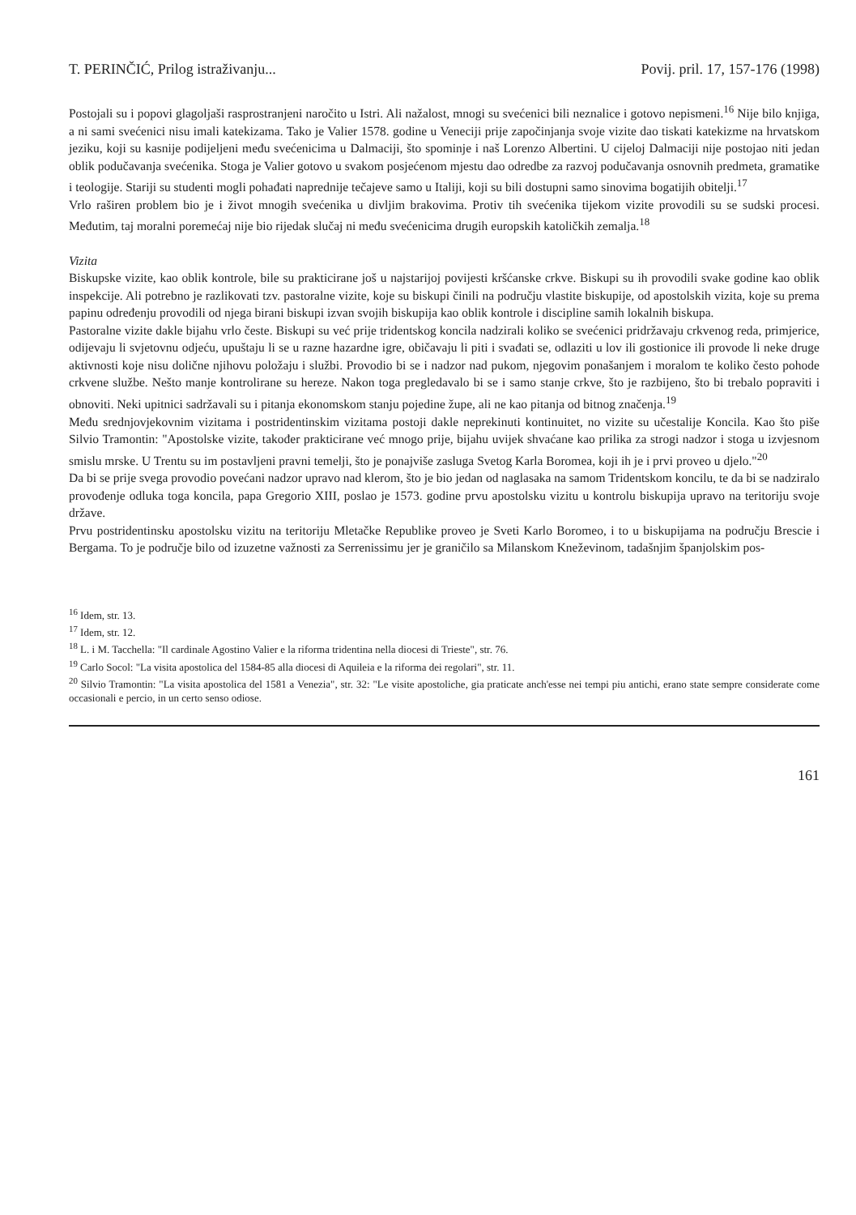T. PERINČIĆ, Prilog istraživanju... Povij. pril. 17, 157-176 (1998)
Postojali su i popovi glagoljaši rasprostranjeni naročito u Istri. Ali nažalost, mnogi su svećenici bili neznalice i gotovo nepismeni.<sup>16</sup> Nije bilo knjiga, a ni sami svećenici nisu imali katekizama. Tako je Valier 1578. godine u Veneciji prije započinjanja svoje vizite dao tiskati katekizme na hrvatskom jeziku, koji su kasnije podijeljeni među svećenicima u Dalmaciji, što spominje i naš Lorenzo Albertini. U cijeloj Dalmaciji nije postojao niti jedan oblik podučavanja svećenika. Stoga je Valier gotovo u svakom posjećenom mjestu dao odredbe za razvoj podučavanja osnovnih predmeta, gramatike i teologije. Stariji su studenti mogli pohađati naprednije tečajeve samo u Italiji, koji su bili dostupni samo sinovima bogatijih obitelji.<sup>17</sup>
Vrlo raširen problem bio je i život mnogih svećenika u divljim brakovima. Protiv tih svećenika tijekom vizite provodili su se sudski procesi. Međutim, taj moralni poremećaj nije bio rijedak slučaj ni među svećenicima drugih europskih katoličkih zemalja.<sup>18</sup>
Vizita
Biskupske vizite, kao oblik kontrole, bile su prakticirane još u najstarijoj povijesti kršćanske crkve. Biskupi su ih provodili svake godine kao oblik inspekcije. Ali potrebno je razlikovati tzv. pastoralne vizite, koje su biskupi činili na području vlastite biskupije, od apostolskih vizita, koje su prema papinu određenju provodili od njega birani biskupi izvan svojih biskupija kao oblik kontrole i discipline samih lokalnih biskupa.
Pastoralne vizite dakle bijahu vrlo česte. Biskupi su već prije tridentskog koncila nadzirali koliko se svećenici pridržavaju crkvenog reda, primjerice, odijevaju li svjetovnu odjeću, upuštaju li se u razne hazardne igre, običavaju li piti i svađati se, odlaziti u lov ili gostionice ili provode li neke druge aktivnosti koje nisu dolične njihovu položaju i službi. Provodio bi se i nadzor nad pukom, njegovim ponašanjem i moralom te koliko često pohode crkvene službe. Nešto manje kontrolirane su hereze. Nakon toga pregledavalo bi se i samo stanje crkve, što je razbijeno, što bi trebalo popraviti i obnoviti. Neki upitnici sadržavali su i pitanja ekonomskom stanju pojedine župe, ali ne kao pitanja od bitnog značenja.<sup>19</sup>
Među srednjovjekovnim vizitama i postridentinskim vizitama postoji dakle neprekinuti kontinuitet, no vizite su učestalije Koncila. Kao što piše Silvio Tramontin: "Apostolske vizite, također prakticirane već mnogo prije, bijahu uvijek shvaćane kao prilika za strogi nadzor i stoga u izvjesnom smislu mrske. U Trentu su im postavljeni pravni temelji, što je ponajviše zasluga Svetog Karla Boromea, koji ih je i prvi proveo u djelo."<sup>20</sup>
Da bi se prije svega provodio povećani nadzor upravo nad klerom, što je bio jedan od naglasaka na samom Tridentskom koncilu, te da bi se nadziralo provođenje odluka toga koncila, papa Gregorio XIII, poslao je 1573. godine prvu apostolsku vizitu u kontrolu biskupija upravo na teritoriju svoje države.
Prvu postridentinsku apostolsku vizitu na teritoriju Mletačke Republike proveo je Sveti Karlo Boromeo, i to u biskupijama na području Brescie i Bergama. To je područje bilo od izuzetne važnosti za Serrenissimu jer je graničilo sa Milanskom Kneževinom, tadašnjim španjolskim pos-
<sup>16</sup> Idem, str. 13.
<sup>17</sup> Idem, str. 12.
<sup>18</sup> L. i M. Tacchella: "Il cardinale Agostino Valier e la riforma tridentina nella diocesi di Trieste", str. 76.
<sup>19</sup> Carlo Socol: "La visita apostolica del 1584-85 alla diocesi di Aquileia e la riforma dei regolari", str. 11.
<sup>20</sup> Silvio Tramontin: "La visita apostolica del 1581 a Venezia", str. 32: "Le visite apostoliche, gia praticate anch'esse nei tempi piu antichi, erano state sempre considerate come occasionali e percio, in un certo senso odiose.
161